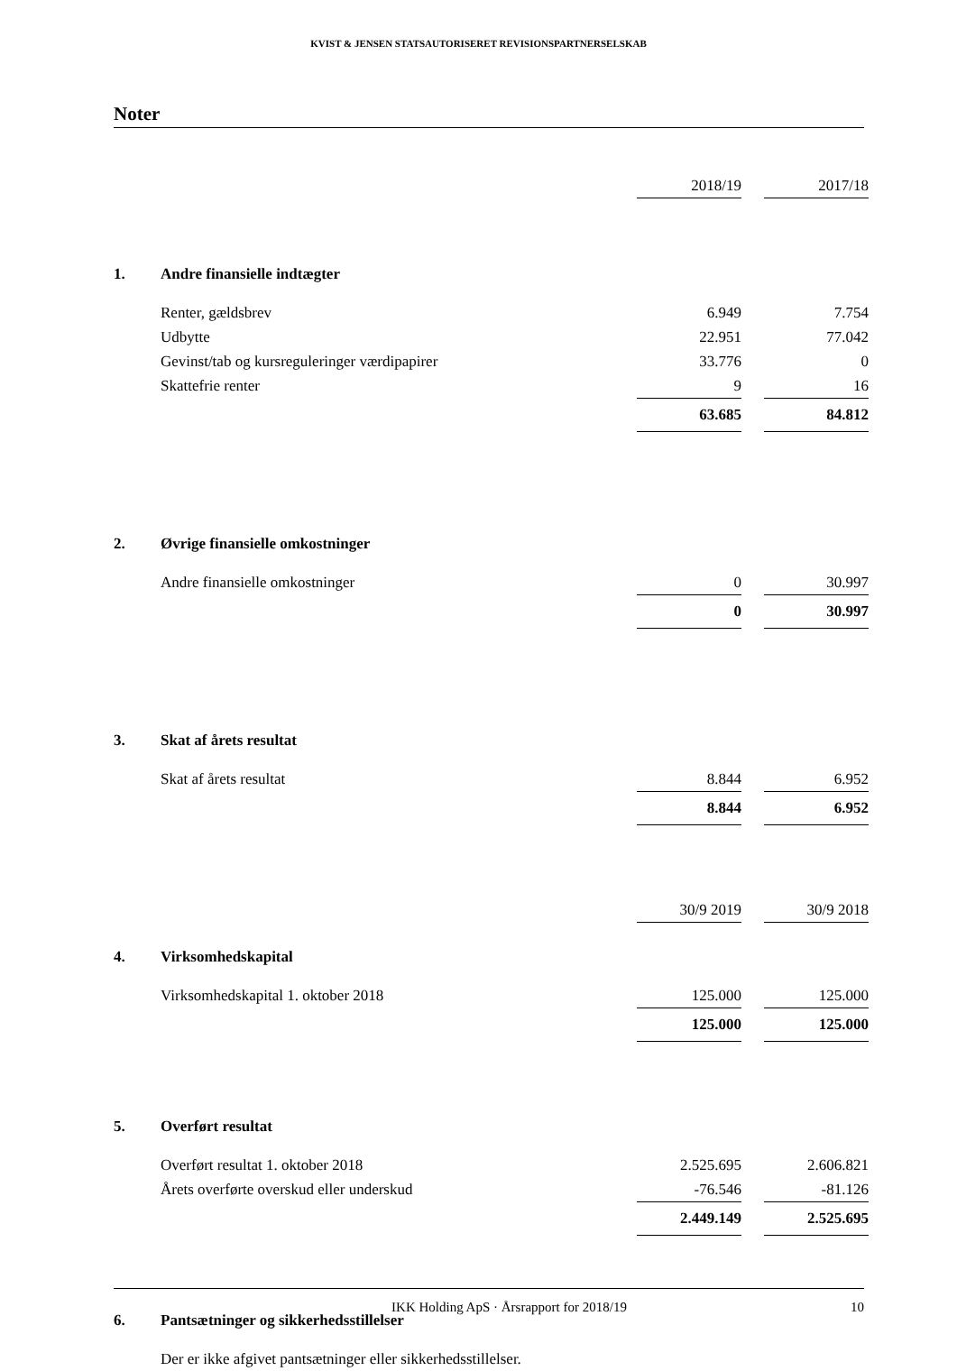KVIST & JENSEN STATSAUTORISERET REVISIONSPARTNERSELSKAB
Noter
| | | 2018/19 | | 2017/18 |
| 1. | Andre finansielle indtægter | | | |
| | Renter, gældsbrev | 6.949 | | 7.754 |
| | Udbytte | 22.951 | | 77.042 |
| | Gevinst/tab og kursreguleringer værdipapirer | 33.776 | | 0 |
| | Skattefrie renter | 9 | | 16 |
| | | 63.685 | | 84.812 |
| 2. | Øvrige finansielle omkostninger | | | |
| | Andre finansielle omkostninger | 0 | | 30.997 |
| | | 0 | | 30.997 |
| 3. | Skat af årets resultat | | | |
| | Skat af årets resultat | 8.844 | | 6.952 |
| | | 8.844 | | 6.952 |
| | | 30/9 2019 | | 30/9 2018 |
| 4. | Virksomhedskapital | | | |
| | Virksomhedskapital 1. oktober 2018 | 125.000 | | 125.000 |
| | | 125.000 | | 125.000 |
| 5. | Overført resultat | | | |
| | Overført resultat 1. oktober 2018 | 2.525.695 | | 2.606.821 |
| | Årets overførte overskud eller underskud | -76.546 | | -81.126 |
| | | 2.449.149 | | 2.525.695 |
| 6. | Pantsætninger og sikkerhedsstillelser | | | |
| | Der er ikke afgivet pantsætninger eller sikkerhedsstillelser. | | | |
IKK Holding ApS · Årsrapport for 2018/19 10